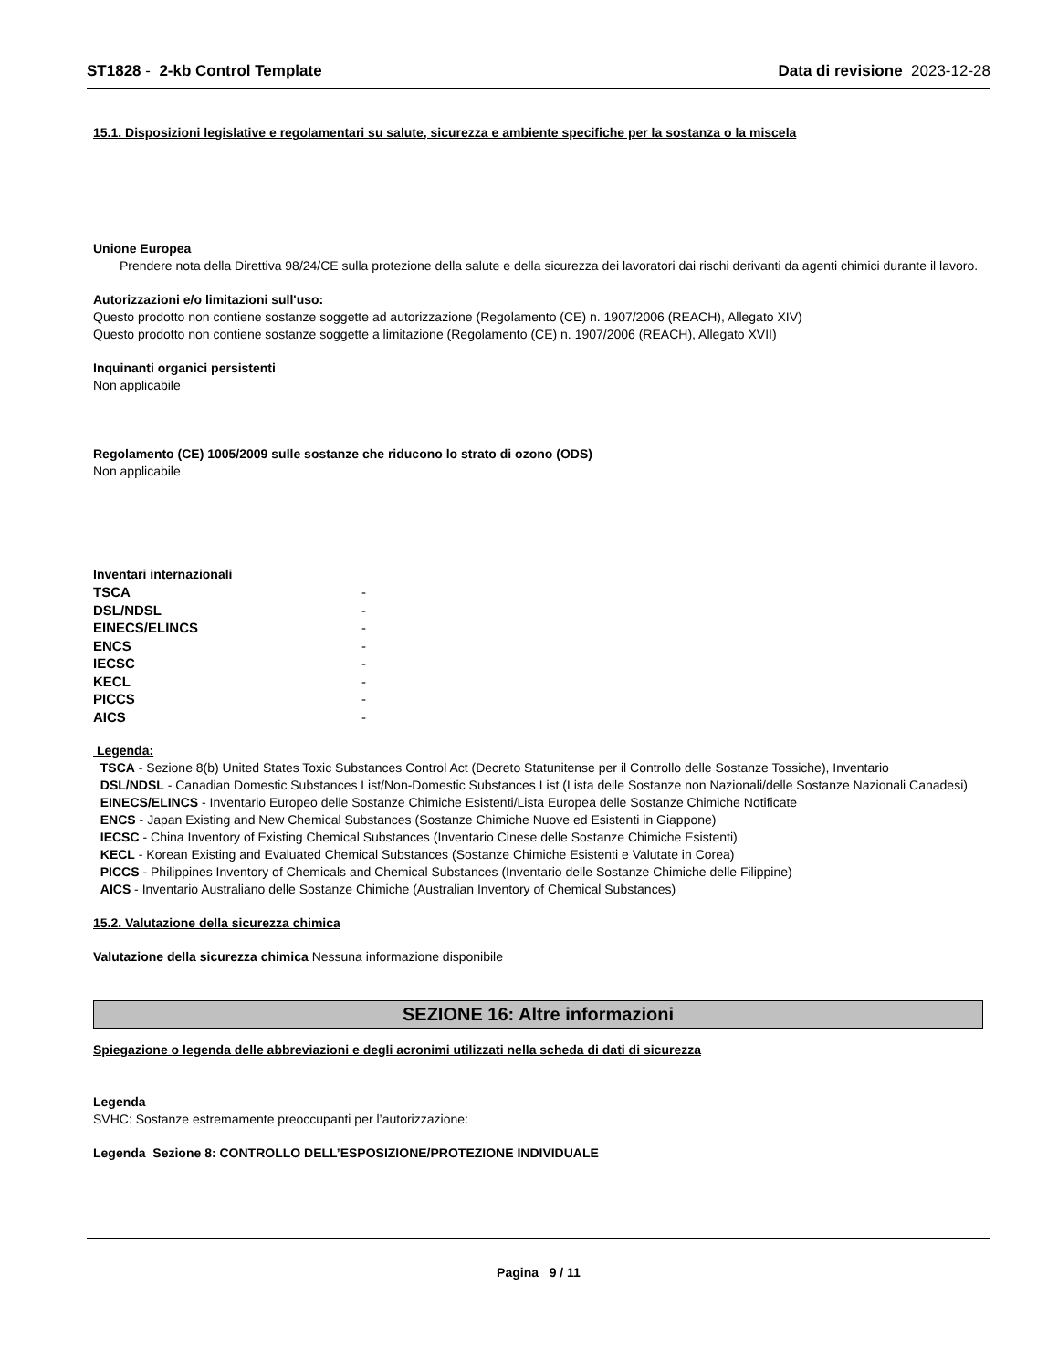ST1828 - 2-kb Control Template
Data di revisione 2023-12-28
15.1. Disposizioni legislative e regolamentari su salute, sicurezza e ambiente specifiche per la sostanza o la miscela
Unione Europea
Prendere nota della Direttiva 98/24/CE sulla protezione della salute e della sicurezza dei lavoratori dai rischi derivanti da agenti chimici durante il lavoro.
Autorizzazioni e/o limitazioni sull'uso:
Questo prodotto non contiene sostanze soggette ad autorizzazione (Regolamento (CE) n. 1907/2006 (REACH), Allegato XIV)
Questo prodotto non contiene sostanze soggette a limitazione (Regolamento (CE) n. 1907/2006 (REACH), Allegato XVII)
Inquinanti organici persistenti
Non applicabile
Regolamento (CE) 1005/2009 sulle sostanze che riducono lo strato di ozono (ODS)
Non applicabile
Inventari internazionali
| TSCA | - |
| DSL/NDSL | - |
| EINECS/ELINCS | - |
| ENCS | - |
| IECSC | - |
| KECL | - |
| PICCS | - |
| AICS | - |
Legenda:
TSCA - Sezione 8(b) United States Toxic Substances Control Act (Decreto Statunitense per il Controllo delle Sostanze Tossiche), Inventario
DSL/NDSL - Canadian Domestic Substances List/Non-Domestic Substances List (Lista delle Sostanze non Nazionali/delle Sostanze Nazionali Canadesi)
EINECS/ELINCS - Inventario Europeo delle Sostanze Chimiche Esistenti/Lista Europea delle Sostanze Chimiche Notificate
ENCS - Japan Existing and New Chemical Substances (Sostanze Chimiche Nuove ed Esistenti in Giappone)
IECSC - China Inventory of Existing Chemical Substances (Inventario Cinese delle Sostanze Chimiche Esistenti)
KECL - Korean Existing and Evaluated Chemical Substances (Sostanze Chimiche Esistenti e Valutate in Corea)
PICCS - Philippines Inventory of Chemicals and Chemical Substances (Inventario delle Sostanze Chimiche delle Filippine)
AICS - Inventario Australiano delle Sostanze Chimiche (Australian Inventory of Chemical Substances)
15.2. Valutazione della sicurezza chimica
Valutazione della sicurezza chimica Nessuna informazione disponibile
SEZIONE 16: Altre informazioni
Spiegazione o legenda delle abbreviazioni e degli acronimi utilizzati nella scheda di dati di sicurezza
Legenda
SVHC: Sostanze estremamente preoccupanti per l’autorizzazione:
Legenda Sezione 8: CONTROLLO DELL’ESPOSIZIONE/PROTEZIONE INDIVIDUALE
Pagina 9 / 11